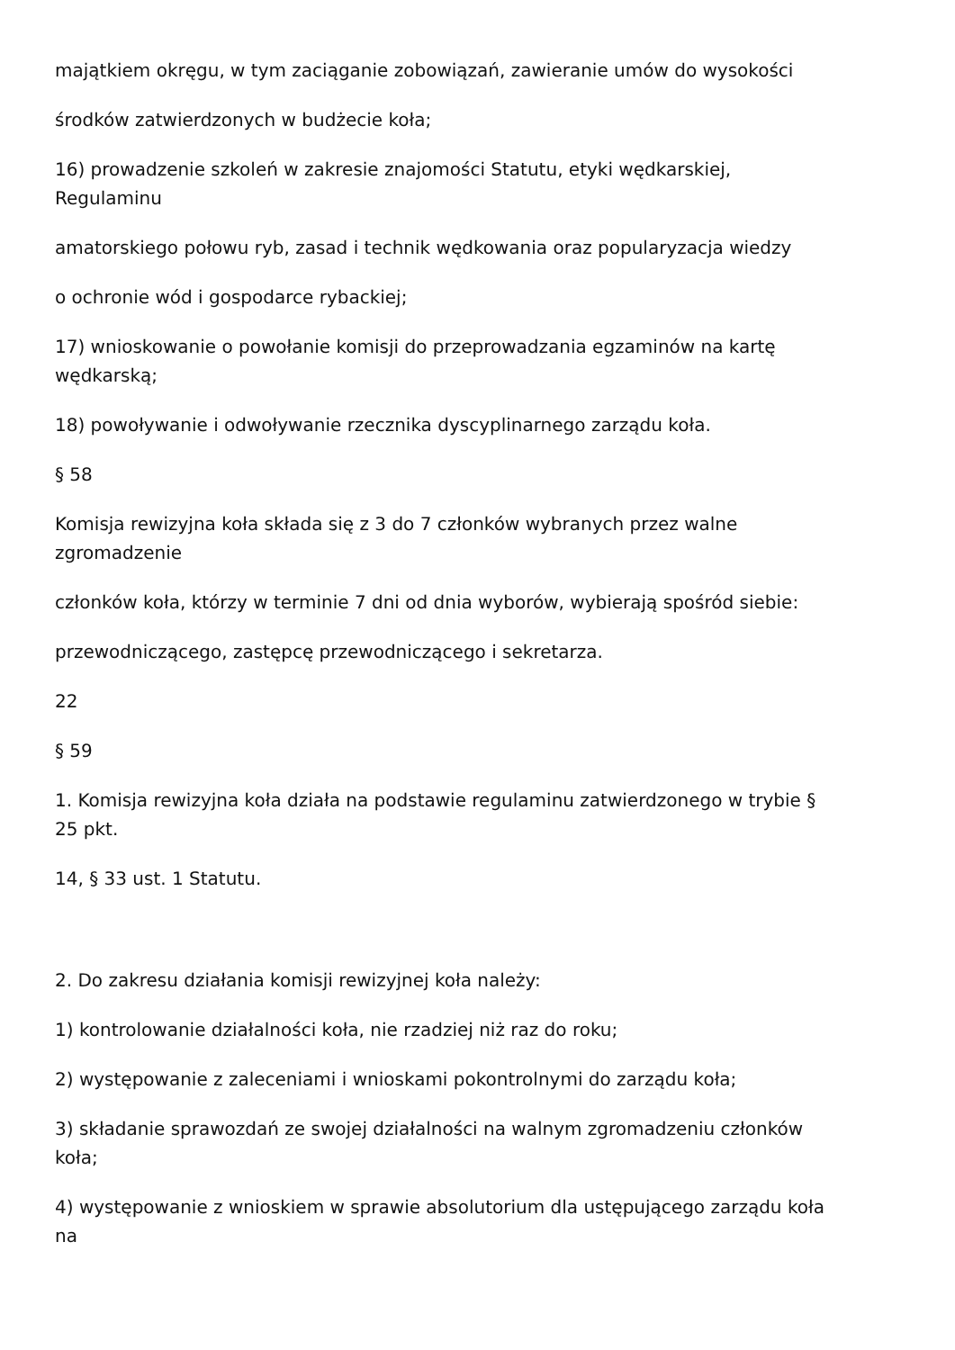majątkiem okręgu, w tym zaciąganie zobowiązań, zawieranie umów do wysokości
środków zatwierdzonych w budżecie koła;
16) prowadzenie szkoleń w zakresie znajomości Statutu, etyki wędkarskiej,
Regulaminu
amatorskiego połowu ryb, zasad i technik wędkowania oraz popularyzacja wiedzy
o ochronie wód i gospodarce rybackiej;
17) wnioskowanie o powołanie komisji do przeprowadzania egzaminów na kartę
wędkarską;
18) powoływanie i odwoływanie rzecznika dyscyplinarnego zarządu koła.
§ 58
Komisja rewizyjna koła składa się z 3 do 7 członków wybranych przez walne
zgromadzenie
członków koła, którzy w terminie 7 dni od dnia wyborów, wybierają spośród siebie:
przewodniczącego, zastępcę przewodniczącego i sekretarza.
22
§ 59
1. Komisja rewizyjna koła działa na podstawie regulaminu zatwierdzonego w trybie §
25 pkt.
14, § 33 ust. 1 Statutu.
2. Do zakresu działania komisji rewizyjnej koła należy:
1) kontrolowanie działalności koła, nie rzadziej niż raz do roku;
2) występowanie z zaleceniami i wnioskami pokontrolnymi do zarządu koła;
3) składanie sprawozdań ze swojej działalności na walnym zgromadzeniu członków
koła;
4) występowanie z wnioskiem w sprawie absolutorium dla ustępującego zarządu koła
na